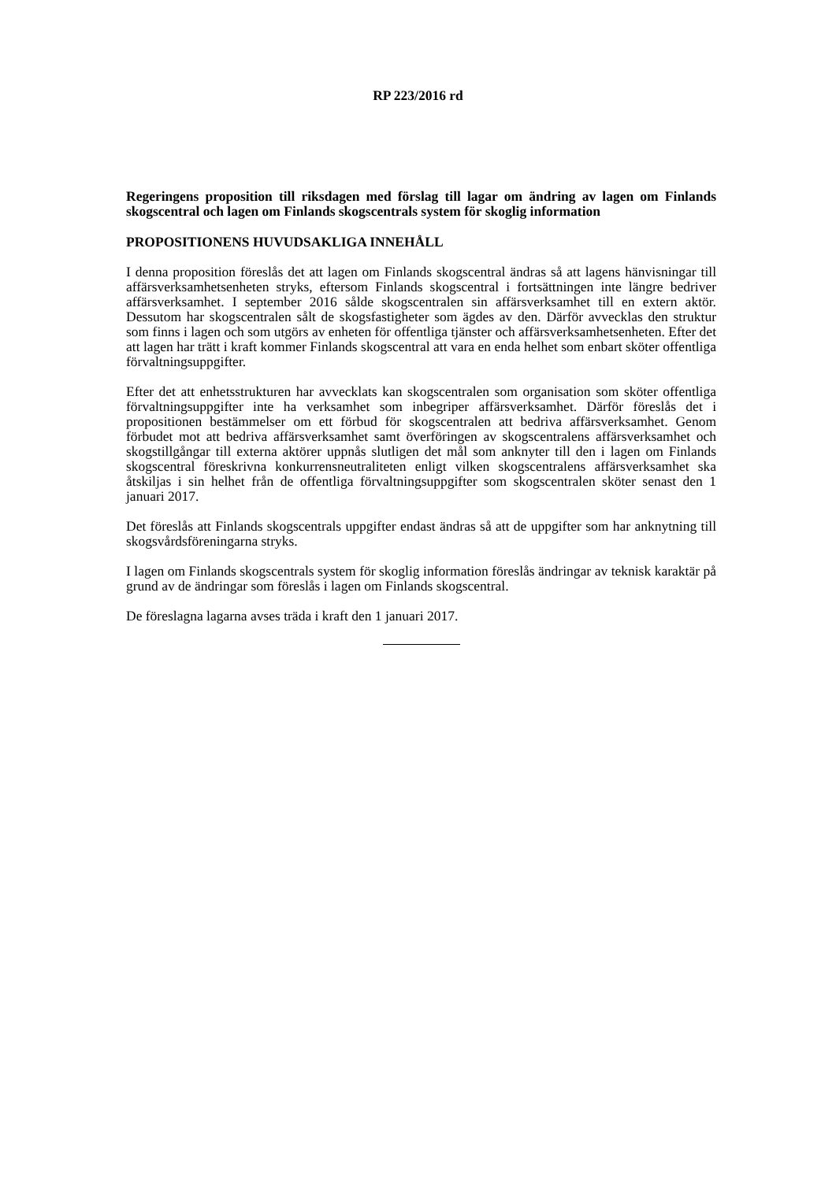RP 223/2016 rd
Regeringens proposition till riksdagen med förslag till lagar om ändring av lagen om Finlands skogscentral och lagen om Finlands skogscentrals system för skoglig information
PROPOSITIONENS HUVUDSAKLIGA INNEHÅLL
I denna proposition föreslås det att lagen om Finlands skogscentral ändras så att lagens hänvisningar till affärsverksamhetsenheten stryks, eftersom Finlands skogscentral i fortsättningen inte längre bedriver affärsverksamhet. I september 2016 sålde skogscentralen sin affärsverksamhet till en extern aktör. Dessutom har skogscentralen sålt de skogsfastigheter som ägdes av den. Därför avvecklas den struktur som finns i lagen och som utgörs av enheten för offentliga tjänster och affärsverksamhetsenheten. Efter det att lagen har trätt i kraft kommer Finlands skogscentral att vara en enda helhet som enbart sköter offentliga förvaltningsuppgifter.
Efter det att enhetsstrukturen har avvecklats kan skogscentralen som organisation som sköter offentliga förvaltningsuppgifter inte ha verksamhet som inbegriper affärsverksamhet. Därför föreslås det i propositionen bestämmelser om ett förbud för skogscentralen att bedriva affärsverksamhet. Genom förbudet mot att bedriva affärsverksamhet samt överföringen av skogscentralens affärsverksamhet och skogstillgångar till externa aktörer uppnås slutligen det mål som anknyter till den i lagen om Finlands skogscentral föreskrivna konkurrensneutraliteten enligt vilken skogscentralens affärsverksamhet ska åtskiljas i sin helhet från de offentliga förvaltningsuppgifter som skogscentralen sköter senast den 1 januari 2017.
Det föreslås att Finlands skogscentrals uppgifter endast ändras så att de uppgifter som har anknytning till skogsvårdsföreningarna stryks.
I lagen om Finlands skogscentrals system för skoglig information föreslås ändringar av teknisk karaktär på grund av de ändringar som föreslås i lagen om Finlands skogscentral.
De föreslagna lagarna avses träda i kraft den 1 januari 2017.